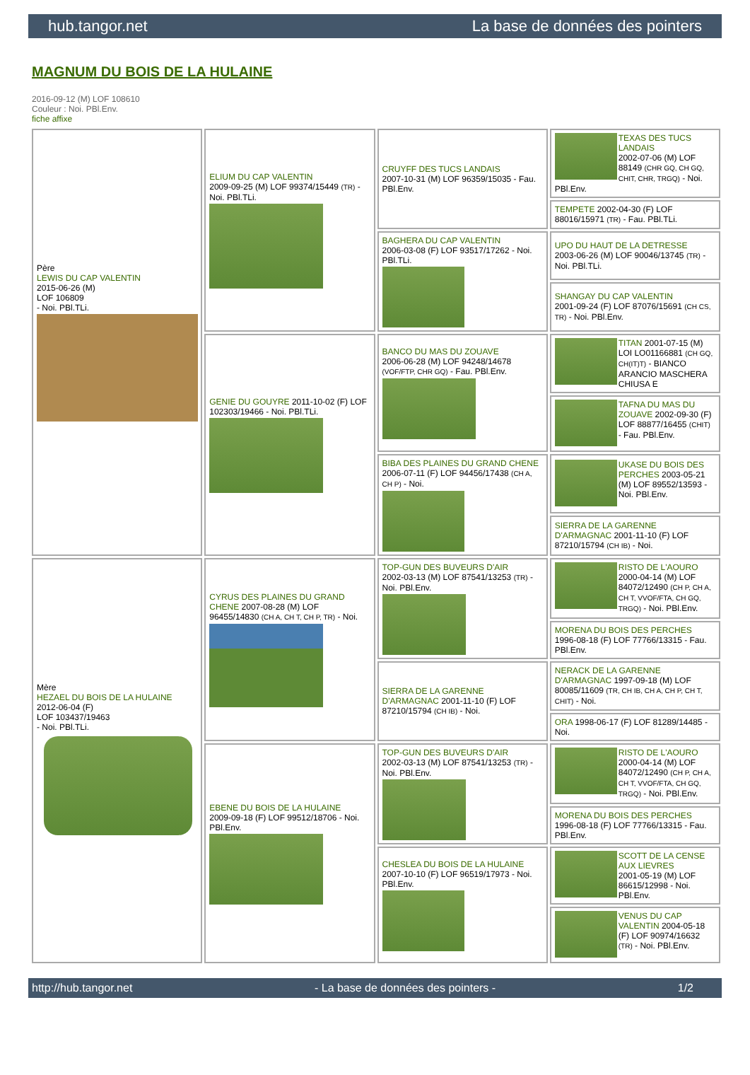hub.tangor.net La base de données des pointers
MAGNUM DU BOIS DE LA HULAINE
2016-09-12 (M) LOF 108610
Couleur : Noi. PBl.Env.
fiche affixe
| Père LEWIS DU CAP VALENTIN 2015-06-26 (M) LOF 106809 - Noi. PBl.TLi. | ELIUM DU CAP VALENTIN 2009-09-25 (M) LOF 99374/15449 (TR) - Noi. PBl.TLi. | CRUYFF DES TUCS LANDAIS 2007-10-31 (M) LOF 96359/15035 - Fau. PBl.Env. | TEXAS DES TUCS LANDAIS 2002-07-06 (M) LOF 88149 (CHR GQ, CH GQ, CHIT, CHR, TRGQ) - Noi. PBl.Env. |
| | | | TEMPETE 2002-04-30 (F) LOF 88016/15971 (TR) - Fau. PBl.TLi. |
| | | BAGHERA DU CAP VALENTIN 2006-03-08 (F) LOF 93517/17262 - Noi. PBl.TLi. | UPO DU HAUT DE LA DETRESSE 2003-06-26 (M) LOF 90046/13745 (TR) - Noi. PBl.TLi. |
| | | | SHANGAY DU CAP VALENTIN 2001-09-24 (F) LOF 87076/15691 (CH CS, TR) - Noi. PBl.Env. |
| | GENIE DU GOUYRE 2011-10-02 (F) LOF 102303/19466 - Noi. PBl.TLi. | BANCO DU MAS DU ZOUAVE 2006-06-28 (M) LOF 94248/14678 (VOF/FTP, CHR GQ) - Fau. PBl.Env. | TITAN 2001-07-15 (M) LOI LO01166881 (CH GQ, CH(IT)T) - BIANCO ARANCIO MASCHERA CHIUSA E |
| | | | TAFNA DU MAS DU ZOUAVE 2002-09-30 (F) LOF 88877/16455 (CHIT) - Fau. PBl.Env. |
| | | BIBA DES PLAINES DU GRAND CHENE 2006-07-11 (F) LOF 94456/17438 (CH A, CH P) - Noi. | UKASE DU BOIS DES PERCHES 2003-05-21 (M) LOF 89552/13593 - Noi. PBl.Env. |
| | | | SIERRA DE LA GARENNE D'ARMAGNAC 2001-11-10 (F) LOF 87210/15794 (CH IB) - Noi. |
| Mère HEZAEL DU BOIS DE LA HULAINE 2012-06-04 (F) LOF 103437/19463 - Noi. PBl.TLi. | CYRUS DES PLAINES DU GRAND CHENE 2007-08-28 (M) LOF 96455/14830 (CH A, CH T, CH P, TR) - Noi. | TOP-GUN DES BUVEURS D'AIR 2002-03-13 (M) LOF 87541/13253 (TR) - Noi. PBl.Env. | RISTO DE L'AOURO 2000-04-14 (M) LOF 84072/12490 (CH P, CH A, CH T, VVOF/FTA, CH GQ, TRGQ) - Noi. PBl.Env. |
| | | | MORENA DU BOIS DES PERCHES 1996-08-18 (F) LOF 77766/13315 - Fau. PBl.Env. |
| | | SIERRA DE LA GARENNE D'ARMAGNAC 2001-11-10 (F) LOF 87210/15794 (CH IB) - Noi. | NERACK DE LA GARENNE D'ARMAGNAC 1997-09-18 (M) LOF 80085/11609 (TR, CH IB, CH A, CH P, CH T, CHIT) - Noi. |
| | | | ORA 1998-06-17 (F) LOF 81289/14485 - Noi. |
| | EBENE DU BOIS DE LA HULAINE 2009-09-18 (F) LOF 99512/18706 - Noi. PBl.Env. | TOP-GUN DES BUVEURS D'AIR 2002-03-13 (M) LOF 87541/13253 (TR) - Noi. PBl.Env. | RISTO DE L'AOURO 2000-04-14 (M) LOF 84072/12490 (CH P, CH A, CH T, VVOF/FTA, CH GQ, TRGQ) - Noi. PBl.Env. |
| | | | MORENA DU BOIS DES PERCHES 1996-08-18 (F) LOF 77766/13315 - Fau. PBl.Env. |
| | | CHESLEA DU BOIS DE LA HULAINE 2007-10-10 (F) LOF 96519/17973 - Noi. PBl.Env. | SCOTT DE LA CENSE AUX LIEVRES 2001-05-19 (M) LOF 86615/12998 - Noi. PBl.Env. |
| | | | VENUS DU CAP VALENTIN 2004-05-18 (F) LOF 90974/16632 (TR) - Noi. PBl.Env. |
http://hub.tangor.net - La base de données des pointers - 1/2